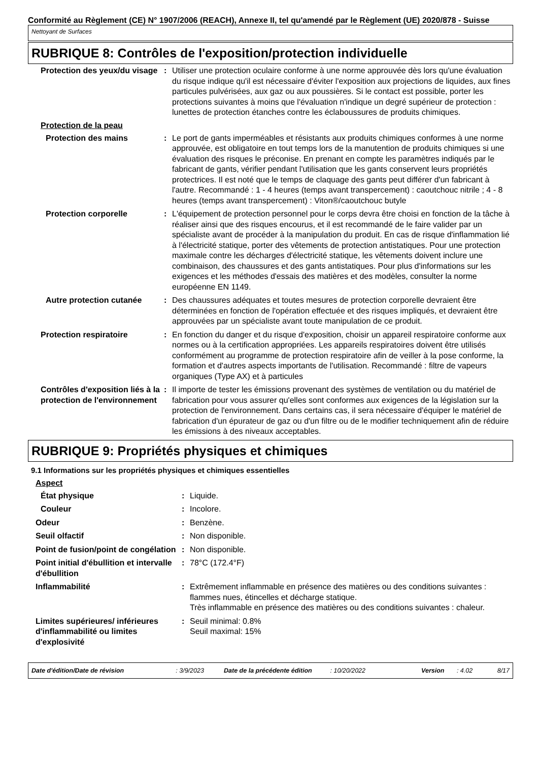Conformité au Règlement (CE) N° 1907/2006 (REACH), Annexe II, tel qu'amendé par le Règlement (UE) 2020/878 - Suisse
Nettoyant de Surfaces
RUBRIQUE 8: Contrôles de l'exposition/protection individuelle
Protection des yeux/du visage
: Utiliser une protection oculaire conforme à une norme approuvée dès lors qu'une évaluation du risque indique qu'il est nécessaire d'éviter l'exposition aux projections de liquides, aux fines particules pulvérisées, aux gaz ou aux poussières. Si le contact est possible, porter les protections suivantes à moins que l'évaluation n'indique un degré supérieur de protection : lunettes de protection étanches contre les éclaboussures de produits chimiques.
Protection de la peau
Protection des mains : Le port de gants imperméables et résistants aux produits chimiques conformes à une norme approuvée, est obligatoire en tout temps lors de la manutention de produits chimiques si une évaluation des risques le préconise. En prenant en compte les paramètres indiqués par le fabricant de gants, vérifier pendant l'utilisation que les gants conservent leurs propriétés protectrices. Il est noté que le temps de claquage des gants peut différer d'un fabricant à l'autre. Recommandé : 1 - 4 heures (temps avant transpercement) : caoutchouc nitrile ; 4 - 8 heures (temps avant transpercement) : Viton®/caoutchouc butyle
Protection corporelle : L'équipement de protection personnel pour le corps devra être choisi en fonction de la tâche à réaliser ainsi que des risques encourus, et il est recommandé de le faire valider par un spécialiste avant de procéder à la manipulation du produit. En cas de risque d'inflammation lié à l'électricité statique, porter des vêtements de protection antistatiques. Pour une protection maximale contre les décharges d'électricité statique, les vêtements doivent inclure une combinaison, des chaussures et des gants antistatiques. Pour plus d'informations sur les exigences et les méthodes d'essais des matières et des modèles, consulter la norme européenne EN 1149.
Autre protection cutanée : Des chaussures adéquates et toutes mesures de protection corporelle devraient être déterminées en fonction de l'opération effectuée et des risques impliqués, et devraient être approuvées par un spécialiste avant toute manipulation de ce produit.
Protection respiratoire : En fonction du danger et du risque d'exposition, choisir un appareil respiratoire conforme aux normes ou à la certification appropriées. Les appareils respiratoires doivent être utilisés conformément au programme de protection respiratoire afin de veiller à la pose conforme, la formation et d'autres aspects importants de l'utilisation. Recommandé : filtre de vapeurs organiques (Type AX) et à particules
Contrôles d'exposition liés à la protection de l'environnement
: Il importe de tester les émissions provenant des systèmes de ventilation ou du matériel de fabrication pour vous assurer qu'elles sont conformes aux exigences de la législation sur la protection de l'environnement. Dans certains cas, il sera nécessaire d'équiper le matériel de fabrication d'un épurateur de gaz ou d'un filtre ou de le modifier techniquement afin de réduire les émissions à des niveaux acceptables.
RUBRIQUE 9: Propriétés physiques et chimiques
9.1 Informations sur les propriétés physiques et chimiques essentielles
Aspect
État physique : Liquide.
Couleur : Incolore.
Odeur : Benzène.
Seuil olfactif : Non disponible.
Point de fusion/point de congélation
: Non disponible.
Point initial d'ébullition et intervalle d'ébullition
: 78°C (172.4°F)
Inflammabilité : Extrêmement inflammable en présence des matières ou des conditions suivantes : flammes nues, étincelles et décharge statique.
Très inflammable en présence des matières ou des conditions suivantes : chaleur.
Limites supérieures/ inférieures d'inflammabilité ou limites d'explosivité
: Seuil minimal: 0.8%
Seuil maximal: 15%
Date d'édition/Date de révision: 3/9/2023 Date de la précédente édition: 10/20/2022 Version: 4.02 8/17